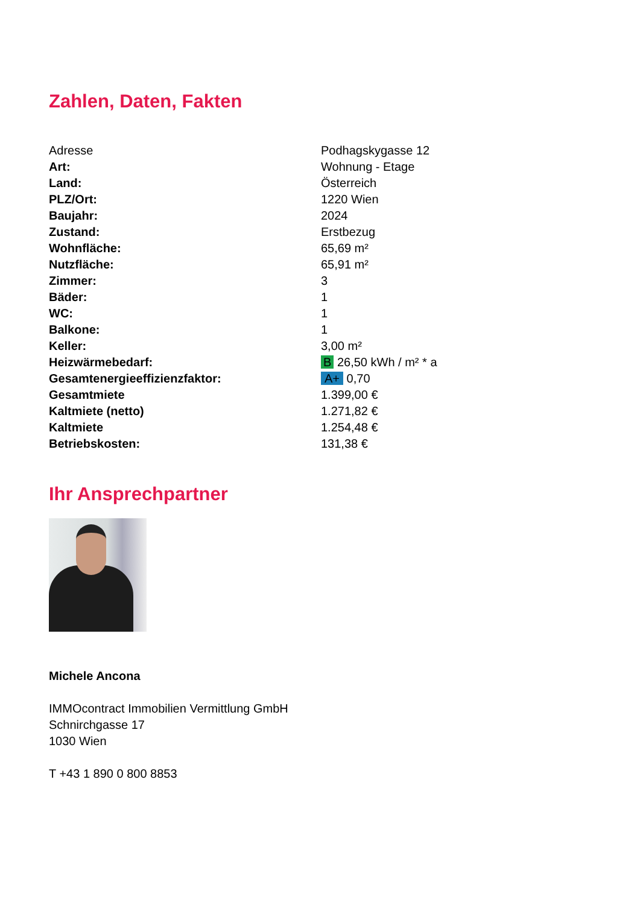Zahlen, Daten, Fakten
| Adresse | Podhagskygasse 12 |
| Art: | Wohnung - Etage |
| Land: | Österreich |
| PLZ/Ort: | 1220 Wien |
| Baujahr: | 2024 |
| Zustand: | Erstbezug |
| Wohnfläche: | 65,69 m² |
| Nutzfläche: | 65,91 m² |
| Zimmer: | 3 |
| Bäder: | 1 |
| WC: | 1 |
| Balkone: | 1 |
| Keller: | 3,00 m² |
| Heizwärmebedarf: | B 26,50 kWh / m² * a |
| Gesamtenergieeffizienzfaktor: | A+ 0,70 |
| Gesamtmiete | 1.399,00 € |
| Kaltmiete (netto) | 1.271,82 € |
| Kaltmiete | 1.254,48 € |
| Betriebskosten: | 131,38 € |
Ihr Ansprechpartner
Michele Ancona
IMMOcontract Immobilien Vermittlung GmbH
Schnirchgasse 17
1030 Wien
T +43 1 890 0 800 8853